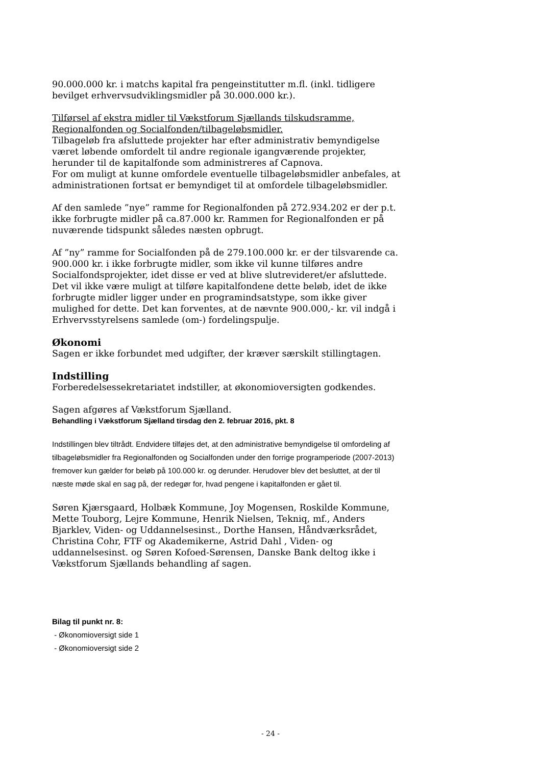90.000.000 kr. i matchs kapital fra pengeinstitutter m.fl. (inkl. tidligere bevilget erhvervsudviklingsmidler på 30.000.000 kr.).
Tilførsel af ekstra midler til Vækstforum Sjællands tilskudsramme, Regionalfonden og Socialfonden/tilbageløbsmidler.
Tilbageløb fra afsluttede projekter har efter administrativ bemyndigelse været løbende omfordelt til andre regionale igangværende projekter, herunder til de kapitalfonde som administreres af Capnova.
For om muligt at kunne omfordele eventuelle tilbageløbsmidler anbefales, at administrationen fortsat er bemyndiget til at omfordele tilbageløbsmidler.
Af den samlede ”nye” ramme for Regionalfonden på 272.934.202 er der p.t. ikke forbrugte midler på ca.87.000 kr. Rammen for Regionalfonden er på nuværende tidspunkt således næsten opbrugt.
Af ”ny” ramme for Socialfonden på de 279.100.000 kr. er der tilsvarende ca. 900.000 kr. i ikke forbrugte midler, som ikke vil kunne tilføres andre Socialfondsprojekter, idet disse er ved at blive slutrevideret/er afsluttede. Det vil ikke være muligt at tilføre kapitalfondene dette beløb, idet de ikke forbrugte midler ligger under en programindsatstype, som ikke giver mulighed for dette. Det kan forventes, at de nævnte 900.000,- kr. vil indgå i Erhvervsstyrelsens samlede (om-) fordelingspulje.
Økonomi
Sagen er ikke forbundet med udgifter, der kræver særskilt stillingtagen.
Indstilling
Forberedelsessekretariatet indstiller, at økonomioversigten godkendes.
Sagen afgøres af Vækstforum Sjælland.
Behandling i Vækstforum Sjælland tirsdag den 2. februar 2016, pkt. 8
Indstillingen blev tiltrådt. Endvidere tilføjes det, at den administrative bemyndigelse til omfordeling af tilbageløbsmidler fra Regionalfonden og Socialfonden under den forrige programperiode (2007-2013) fremover kun gælder for beløb på 100.000 kr. og derunder. Herudover blev det besluttet, at der til næste møde skal en sag på, der redegør for, hvad pengene i kapitalfonden er gået til.
Søren Kjærsgaard, Holbæk Kommune, Joy Mogensen, Roskilde Kommune, Mette Touborg, Lejre Kommune, Henrik Nielsen, Tekniq, mf., Anders Bjarklev, Viden- og Uddannelsesinst., Dorthe Hansen, Håndværksrådet, Christina Cohr, FTF og Akademikerne, Astrid Dahl , Viden- og uddannelsesinst. og Søren Kofoed-Sørensen, Danske Bank deltog ikke i Vækstforum Sjællands behandling af sagen.
Bilag til punkt nr. 8:
- Økonomioversigt side 1
- Økonomioversigt side 2
- 24 -